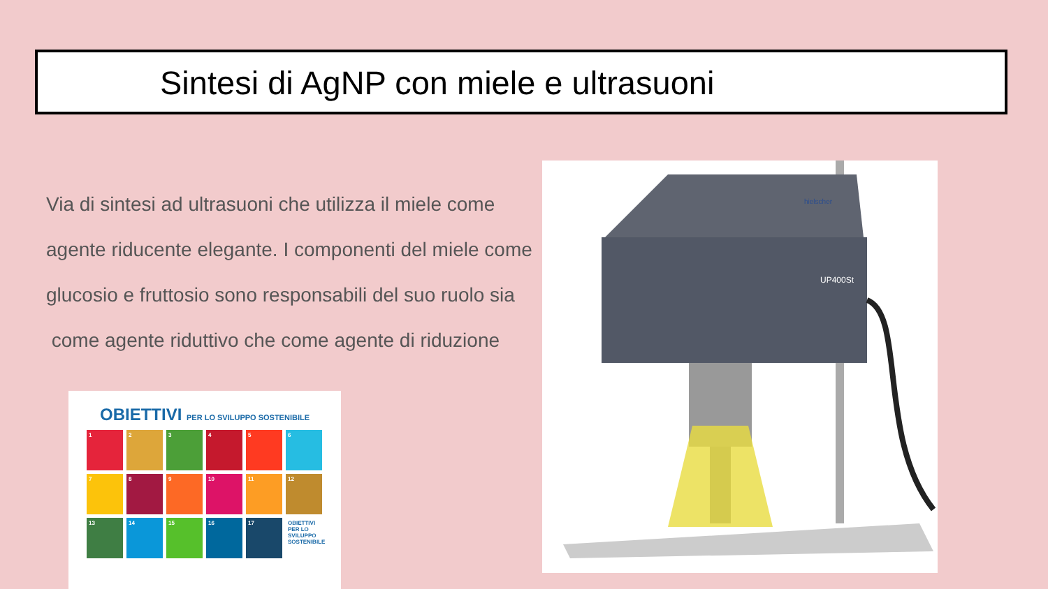Sintesi di AgNP con miele e ultrasuoni
Via di sintesi ad ultrasuoni che utilizza il miele come
agente riducente elegante. I componenti del miele come
glucosio e fruttosio sono responsabili del suo ruolo sia
come agente riduttivo che come agente di riduzione
OBIETTIVI PER LO SVILUPPO SOSTENIBILE
1
2
3
4
5
6
7
8
9
10
11
12
13
14
15
16
17
OBIETTIVI PER LO SVILUPPO SOSTENIBILE
UP400St
hielscher